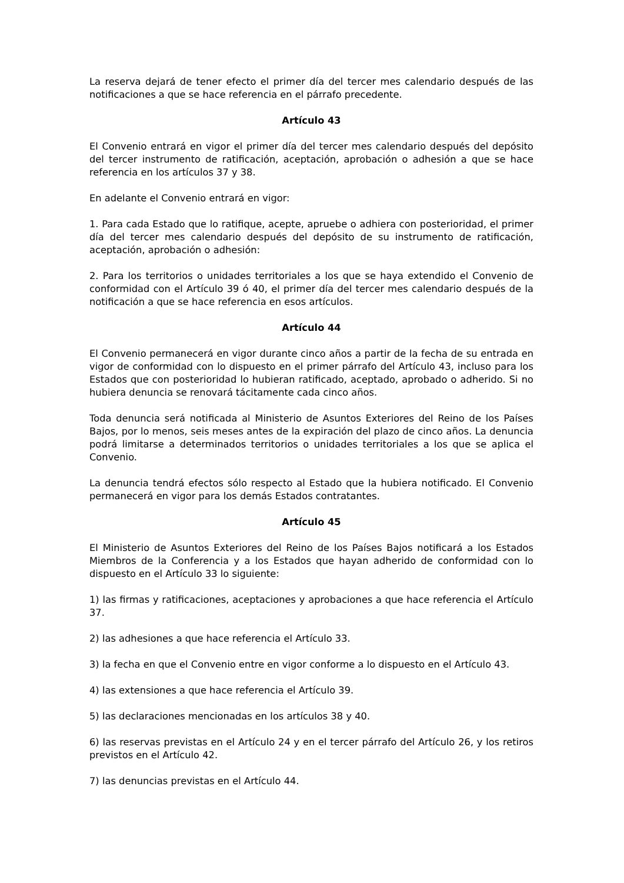La reserva dejará de tener efecto el primer día del tercer mes calendario después de las notificaciones a que se hace referencia en el párrafo precedente.
Artículo 43
El Convenio entrará en vigor el primer día del tercer mes calendario después del depósito del tercer instrumento de ratificación, aceptación, aprobación o adhesión a que se hace referencia en los artículos 37 y 38.
En adelante el Convenio entrará en vigor:
1. Para cada Estado que lo ratifique, acepte, apruebe o adhiera con posterioridad, el primer día del tercer mes calendario después del depósito de su instrumento de ratificación, aceptación, aprobación o adhesión:
2. Para los territorios o unidades territoriales a los que se haya extendido el Convenio de conformidad con el Artículo 39 ó 40, el primer día del tercer mes calendario después de la notificación a que se hace referencia en esos artículos.
Artículo 44
El Convenio permanecerá en vigor durante cinco años a partir de la fecha de su entrada en vigor de conformidad con lo dispuesto en el primer párrafo del Artículo 43, incluso para los Estados que con posterioridad lo hubieran ratificado, aceptado, aprobado o adherido. Si no hubiera denuncia se renovará tácitamente cada cinco años.
Toda denuncia será notificada al Ministerio de Asuntos Exteriores del Reino de los Países Bajos, por lo menos, seis meses antes de la expiración del plazo de cinco años. La denuncia podrá limitarse a determinados territorios o unidades territoriales a los que se aplica el Convenio.
La denuncia tendrá efectos sólo respecto al Estado que la hubiera notificado. El Convenio permanecerá en vigor para los demás Estados contratantes.
Artículo 45
El Ministerio de Asuntos Exteriores del Reino de los Países Bajos notificará a los Estados Miembros de la Conferencia y a los Estados que hayan adherido de conformidad con lo dispuesto en el Artículo 33 lo siguiente:
1) las firmas y ratificaciones, aceptaciones y aprobaciones a que hace referencia el Artículo 37.
2) las adhesiones a que hace referencia el Artículo 33.
3) la fecha en que el Convenio entre en vigor conforme a lo dispuesto en el Artículo 43.
4) las extensiones a que hace referencia el Artículo 39.
5) las declaraciones mencionadas en los artículos 38 y 40.
6) las reservas previstas en el Artículo 24 y en el tercer párrafo del Artículo 26, y los retiros previstos en el Artículo 42.
7) las denuncias previstas en el Artículo 44.